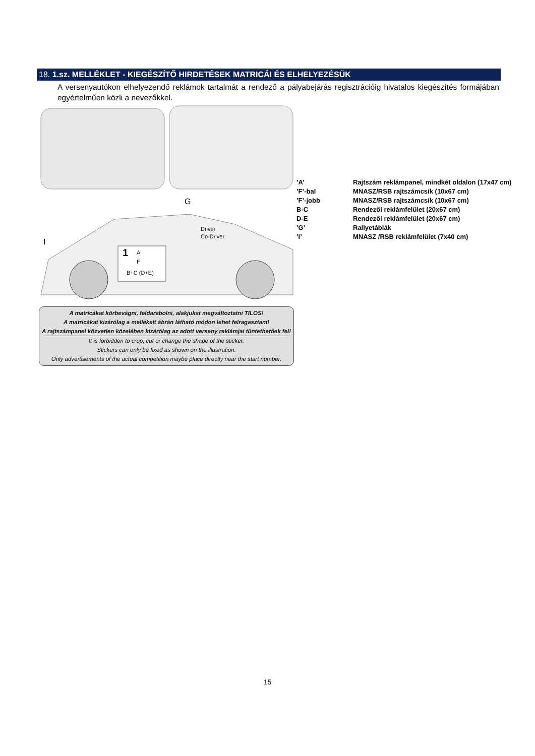18. 1.sz. MELLÉKLET - KIEGÉSZÍTŐ HIRDETÉSEK MATRICÁI ÉS ELHELYEZÉSÜK
A versenyautókon elhelyezendő reklámok tartalmát a rendező a pályabejárás regisztrációig hivatalos kiegészítés formájában egyértelműen közli a nevezőkkel.
G
I
A
F
B+C (D+E)
Driver
Co-Driver
1
A matricákat körbevágni, feldarabolni, alakjukat megváltoztatni TILOS!
A matricákat kizárólag a mellékelt ábrán látható módon lehet felragasztani!
A rajtszámpanel közvetlen közelében kizárólag az adott verseny reklámjai tüntethetőek fel!
It is forbidden to crop, cut or change the shape of the sticker.
Stickers can only be fixed as shown on the illustration.
Only advertisements of the actual competition maybe place directly near the start number.
| ’A’ | Rajtszám reklámpanel, mindkét oldalon (17x47 cm) |
| ’F’-bal | MNASZ/RSB rajtszámcsík (10x67 cm) |
| ’F’-jobb | MNASZ/RSB rajtszámcsík (10x67 cm) |
| B-C | Rendezői reklámfelület (20x67 cm) |
| D-E | Rendezői reklámfelület (20x67 cm) |
| ’G’ | Rallyetáblák |
| ’I’ | MNASZ /RSB reklámfelület (7x40 cm) |
15